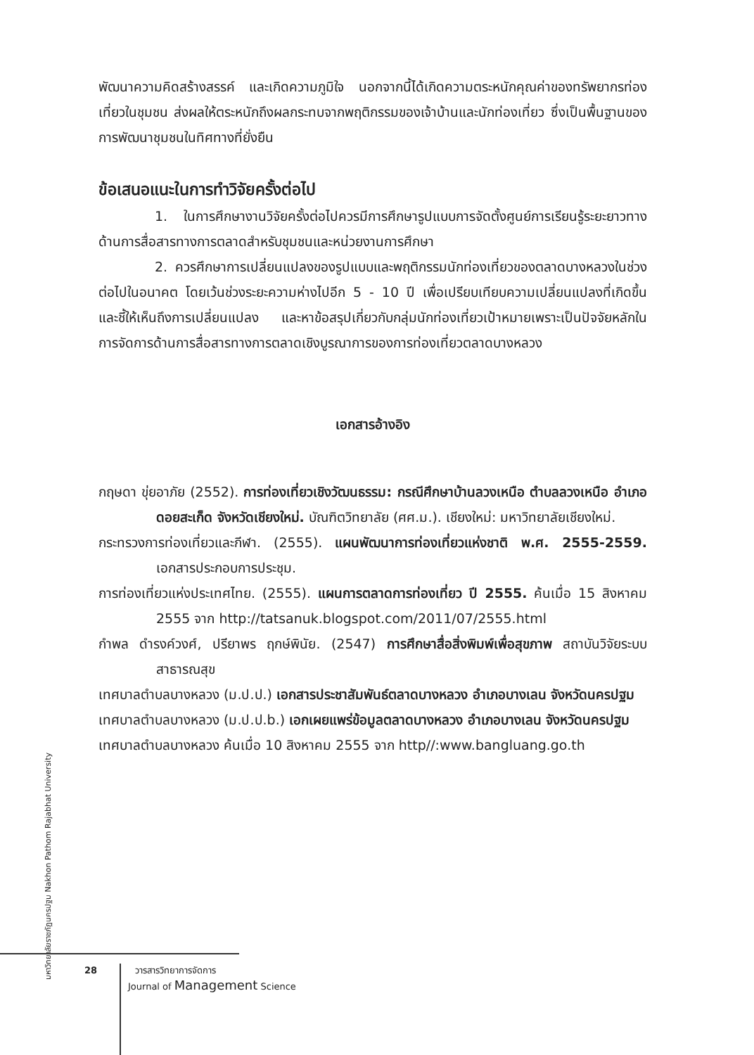พัฒนาความคิดสร้างสรรค์ และเกิดความภูมิใจ นอกจากนี้ได้เกิดความตระหนักคุณค่าของทรัพยากรท่องเที่ยวในชุมชน ส่งผลให้ตระหนักถึงผลกระทบจากพฤติกรรมของเจ้าบ้านและนักท่องเที่ยว ซึ่งเป็นพื้นฐานของการพัฒนาชุมชนในทิศทางที่ยั่งยืน
ข้อเสนอแนะในการทำวิจัยครั้งต่อไป
1. ในการศึกษางานวิจัยครั้งต่อไปควรมีการศึกษารูปแบบการจัดตั้งศูนย์การเรียนรู้ระยะยาวทางด้านการสื่อสารทางการตลาดสำหรับชุมชนและหน่วยงานการศึกษา
2. ควรศึกษาการเปลี่ยนแปลงของรูปแบบและพฤติกรรมนักท่องเที่ยวของตลาดบางหลวงในช่วงต่อไปในอนาคต โดยเว้นช่วงระยะความห่างไปอีก 5 - 10 ปี เพื่อเปรียบเทียบความเปลี่ยนแปลงที่เกิดขึ้น และชี้ให้เห็นถึงการเปลี่ยนแปลง และหาข้อสรุปเกี่ยวกับกลุ่มนักท่องเที่ยวเป้าหมายเพราะเป็นปัจจัยหลักในการจัดการด้านการสื่อสารทางการตลาดเชิงบูรณาการของการท่องเที่ยวตลาดบางหลวง
เอกสารอ้างอิง
กฤษดา ขุ่ยอาภัย (2552). การท่องเที่ยวเชิงวัฒนธรรม: กรณีศึกษาบ้านลวงเหนือ ตำบลลวงเหนือ อำเภอดอยสะเก็ด จังหวัดเชียงใหม่. บัณฑิตวิทยาลัย (ศศ.ม.). เชียงใหม่: มหาวิทยาลัยเชียงใหม่.
กระทรวงการท่องเที่ยวและกีฬา. (2555). แผนพัฒนาการท่องเที่ยวแห่งชาติ พ.ศ. 2555-2559. เอกสารประกอบการประชุม.
การท่องเที่ยวแห่งประเทศไทย. (2555). แผนการตลาดการท่องเที่ยว ปี 2555. ค้นเมื่อ 15 สิงหาคม 2555 จาก http://tatsanuk.blogspot.com/2011/07/2555.html
กำพล ดำรงค์วงศ์, ปรียาพร ฤกษ์พินัย. (2547) การศึกษาสื่อสิ่งพิมพ์เพื่อสุขภาพ สถาบันวิจัยระบบสาธารณสุข
เทศบาลตำบลบางหลวง (ม.ป.ป.) เอกสารประชาสัมพันธ์ตลาดบางหลวง อำเภอบางเลน จังหวัดนครปฐม
เทศบาลตำบลบางหลวง (ม.ป.ป.b.) เอกเผยแพร่ข้อมูลตลาดบางหลวง อำเภอบางเลน จังหวัดนครปฐม
เทศบาลตำบลบางหลวง ค้นเมื่อ 10 สิงหาคม 2555 จาก http//:www.bangluang.go.th
มหาวิทยาลัยราชภัฏนครปฐม Nakhon Pathom Rajabhat University
28 วารสารวิทยาการจัดการ
Journal of Management Science